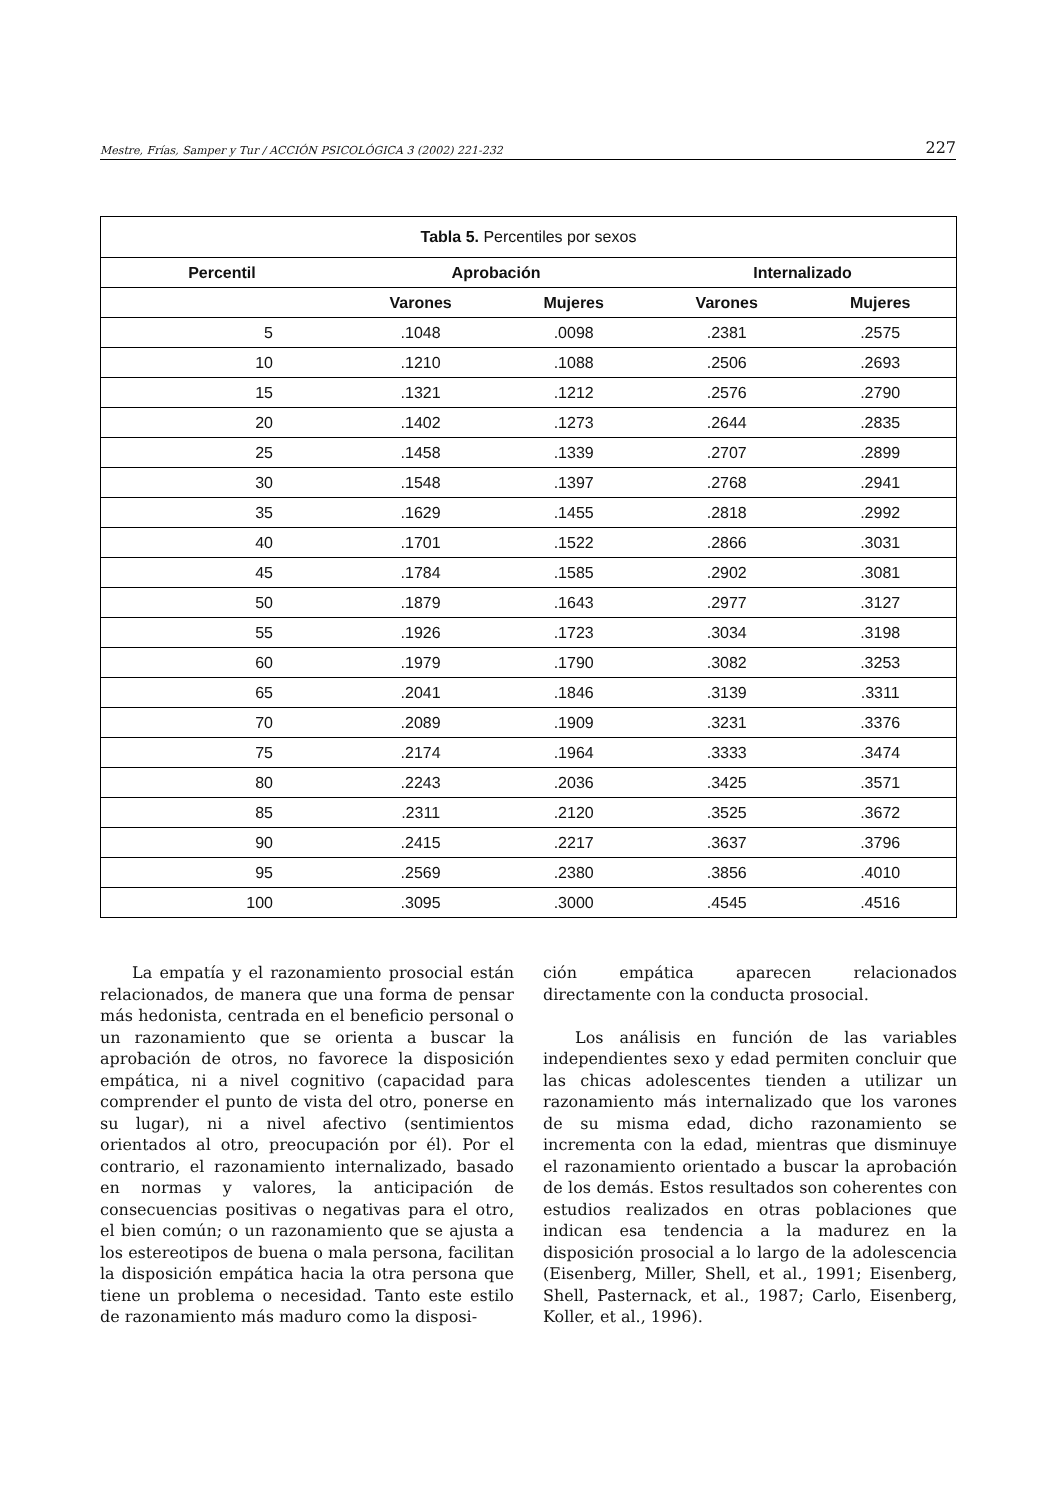Mestre, Frías, Samper y Tur / ACCIÓN PSICOLÓGICA 3 (2002) 221-232 227
| Tabla 5. Percentiles por sexos | | | | |
| --- | --- | --- | --- | --- |
| Percentil | Aprobación | | Internalizado | |
| | Varones | Mujeres | Varones | Mujeres |
| 5 | .1048 | .0098 | .2381 | .2575 |
| 10 | .1210 | .1088 | .2506 | .2693 |
| 15 | .1321 | .1212 | .2576 | .2790 |
| 20 | .1402 | .1273 | .2644 | .2835 |
| 25 | .1458 | .1339 | .2707 | .2899 |
| 30 | .1548 | .1397 | .2768 | .2941 |
| 35 | .1629 | .1455 | .2818 | .2992 |
| 40 | .1701 | .1522 | .2866 | .3031 |
| 45 | .1784 | .1585 | .2902 | .3081 |
| 50 | .1879 | .1643 | .2977 | .3127 |
| 55 | .1926 | .1723 | .3034 | .3198 |
| 60 | .1979 | .1790 | .3082 | .3253 |
| 65 | .2041 | .1846 | .3139 | .3311 |
| 70 | .2089 | .1909 | .3231 | .3376 |
| 75 | .2174 | .1964 | .3333 | .3474 |
| 80 | .2243 | .2036 | .3425 | .3571 |
| 85 | .2311 | .2120 | .3525 | .3672 |
| 90 | .2415 | .2217 | .3637 | .3796 |
| 95 | .2569 | .2380 | .3856 | .4010 |
| 100 | .3095 | .3000 | .4545 | .4516 |
La empatía y el razonamiento prosocial están relacionados, de manera que una forma de pensar más hedonista, centrada en el beneficio personal o un razonamiento que se orienta a buscar la aprobación de otros, no favorece la disposición empática, ni a nivel cognitivo (capacidad para comprender el punto de vista del otro, ponerse en su lugar), ni a nivel afectivo (sentimientos orientados al otro, preocupación por él). Por el contrario, el razonamiento internalizado, basado en normas y valores, la anticipación de consecuencias positivas o negativas para el otro, el bien común; o un razonamiento que se ajusta a los estereotipos de buena o mala persona, facilitan la disposición empática hacia la otra persona que tiene un problema o necesidad. Tanto este estilo de razonamiento más maduro como la disposi-
ción empática aparecen relacionados directamente con la conducta prosocial.
Los análisis en función de las variables independientes sexo y edad permiten concluir que las chicas adolescentes tienden a utilizar un razonamiento más internalizado que los varones de su misma edad, dicho razonamiento se incrementa con la edad, mientras que disminuye el razonamiento orientado a buscar la aprobación de los demás. Estos resultados son coherentes con estudios realizados en otras poblaciones que indican esa tendencia a la madurez en la disposición prosocial a lo largo de la adolescencia (Eisenberg, Miller, Shell, et al., 1991; Eisenberg, Shell, Pasternack, et al., 1987; Carlo, Eisenberg, Koller, et al., 1996).